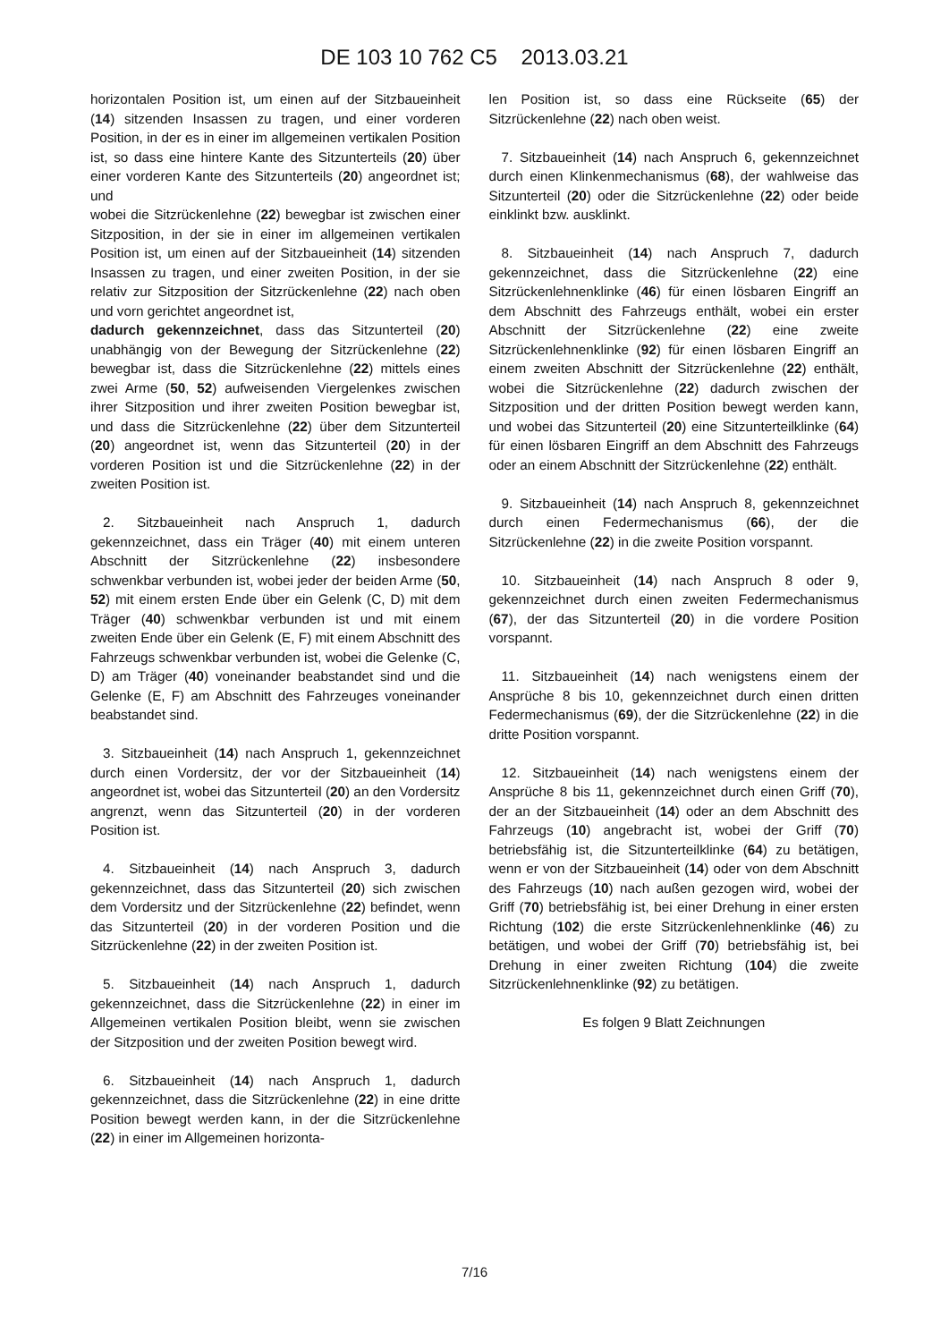DE 103 10 762 C5 2013.03.21
horizontalen Position ist, um einen auf der Sitzbaueinheit (14) sitzenden Insassen zu tragen, und einer vorderen Position, in der es in einer im allgemeinen vertikalen Position ist, so dass eine hintere Kante des Sitzunterteils (20) über einer vorderen Kante des Sitzunterteils (20) angeordnet ist; und
wobei die Sitzrückenlehne (22) bewegbar ist zwischen einer Sitzposition, in der sie in einer im allgemeinen vertikalen Position ist, um einen auf der Sitzbaueinheit (14) sitzenden Insassen zu tragen, und einer zweiten Position, in der sie relativ zur Sitzposition der Sitzrückenlehne (22) nach oben und vorn gerichtet angeordnet ist,
dadurch gekennzeichnet, dass das Sitzunterteil (20) unabhängig von der Bewegung der Sitzrückenlehne (22) bewegbar ist, dass die Sitzrückenlehne (22) mittels eines zwei Arme (50, 52) aufweisenden Viergelenkes zwischen ihrer Sitzposition und ihrer zweiten Position bewegbar ist, und dass die Sitzrückenlehne (22) über dem Sitzunterteil (20) angeordnet ist, wenn das Sitzunterteil (20) in der vorderen Position ist und die Sitzrückenlehne (22) in der zweiten Position ist.
2. Sitzbaueinheit nach Anspruch 1, dadurch gekennzeichnet, dass ein Träger (40) mit einem unteren Abschnitt der Sitzrückenlehne (22) insbesondere schwenkbar verbunden ist, wobei jeder der beiden Arme (50, 52) mit einem ersten Ende über ein Gelenk (C, D) mit dem Träger (40) schwenkbar verbunden ist und mit einem zweiten Ende über ein Gelenk (E, F) mit einem Abschnitt des Fahrzeugs schwenkbar verbunden ist, wobei die Gelenke (C, D) am Träger (40) voneinander beabstandet sind und die Gelenke (E, F) am Abschnitt des Fahrzeuges voneinander beabstandet sind.
3. Sitzbaueinheit (14) nach Anspruch 1, gekennzeichnet durch einen Vordersitz, der vor der Sitzbaueinheit (14) angeordnet ist, wobei das Sitzunterteil (20) an den Vordersitz angrenzt, wenn das Sitzunterteil (20) in der vorderen Position ist.
4. Sitzbaueinheit (14) nach Anspruch 3, dadurch gekennzeichnet, dass das Sitzunterteil (20) sich zwischen dem Vordersitz und der Sitzrückenlehne (22) befindet, wenn das Sitzunterteil (20) in der vorderen Position und die Sitzrückenlehne (22) in der zweiten Position ist.
5. Sitzbaueinheit (14) nach Anspruch 1, dadurch gekennzeichnet, dass die Sitzrückenlehne (22) in einer im Allgemeinen vertikalen Position bleibt, wenn sie zwischen der Sitzposition und der zweiten Position bewegt wird.
6. Sitzbaueinheit (14) nach Anspruch 1, dadurch gekennzeichnet, dass die Sitzrückenlehne (22) in eine dritte Position bewegt werden kann, in der die Sitzrückenlehne (22) in einer im Allgemeinen horizonta-
len Position ist, so dass eine Rückseite (65) der Sitzrückenlehne (22) nach oben weist.
7. Sitzbaueinheit (14) nach Anspruch 6, gekennzeichnet durch einen Klinkenmechanismus (68), der wahlweise das Sitzunterteil (20) oder die Sitzrückenlehne (22) oder beide einklinkt bzw. ausklinkt.
8. Sitzbaueinheit (14) nach Anspruch 7, dadurch gekennzeichnet, dass die Sitzrückenlehne (22) eine Sitzrückenlehnenklinke (46) für einen lösbaren Eingriff an dem Abschnitt des Fahrzeugs enthält, wobei ein erster Abschnitt der Sitzrückenlehne (22) eine zweite Sitzrückenlehnenklinke (92) für einen lösbaren Eingriff an einem zweiten Abschnitt der Sitzrückenlehne (22) enthält, wobei die Sitzrückenlehne (22) dadurch zwischen der Sitzposition und der dritten Position bewegt werden kann, und wobei das Sitzunterteil (20) eine Sitzunterteilklinke (64) für einen lösbaren Eingriff an dem Abschnitt des Fahrzeugs oder an einem Abschnitt der Sitzrückenlehne (22) enthält.
9. Sitzbaueinheit (14) nach Anspruch 8, gekennzeichnet durch einen Federmechanismus (66), der die Sitzrückenlehne (22) in die zweite Position vorspannt.
10. Sitzbaueinheit (14) nach Anspruch 8 oder 9, gekennzeichnet durch einen zweiten Federmechanismus (67), der das Sitzunterteil (20) in die vordere Position vorspannt.
11. Sitzbaueinheit (14) nach wenigstens einem der Ansprüche 8 bis 10, gekennzeichnet durch einen dritten Federmechanismus (69), der die Sitzrückenlehne (22) in die dritte Position vorspannt.
12. Sitzbaueinheit (14) nach wenigstens einem der Ansprüche 8 bis 11, gekennzeichnet durch einen Griff (70), der an der Sitzbaueinheit (14) oder an dem Abschnitt des Fahrzeugs (10) angebracht ist, wobei der Griff (70) betriebsfähig ist, die Sitzunterteilklinke (64) zu betätigen, wenn er von der Sitzbaueinheit (14) oder von dem Abschnitt des Fahrzeugs (10) nach außen gezogen wird, wobei der Griff (70) betriebsfähig ist, bei einer Drehung in einer ersten Richtung (102) die erste Sitzrückenlehnenklinke (46) zu betätigen, und wobei der Griff (70) betriebsfähig ist, bei Drehung in einer zweiten Richtung (104) die zweite Sitzrückenlehnenklinke (92) zu betätigen.
Es folgen 9 Blatt Zeichnungen
7/16